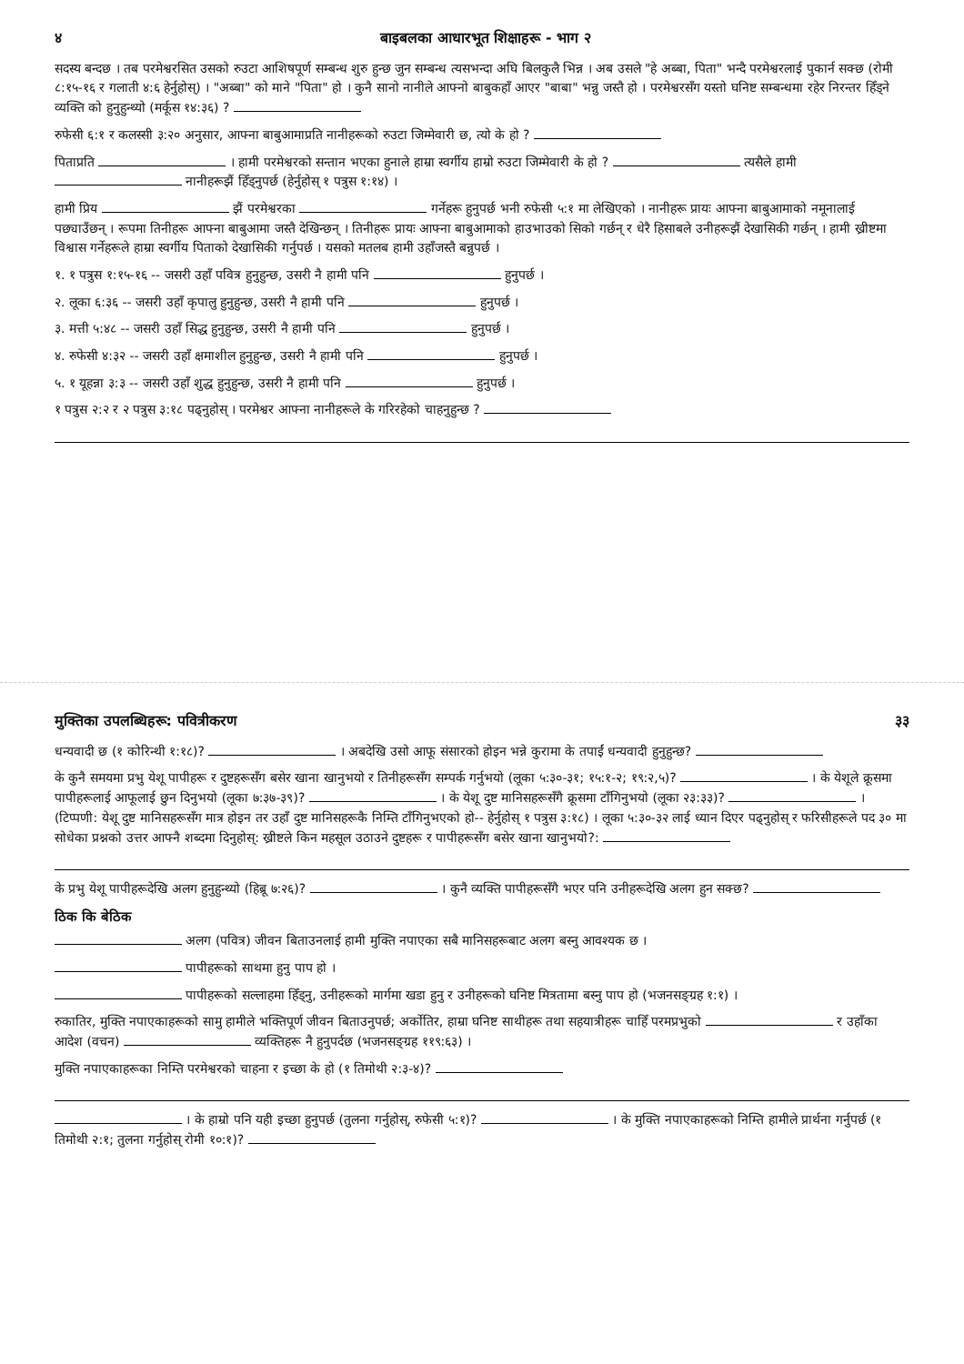४ बाइबलका आधारभूत शिक्षाहरू - भाग २
सदस्य बन्दछ । तब परमेश्वरसित उसको रुउटा आशिषपूर्ण सम्बन्ध शुरु हुन्छ जुन सम्बन्ध त्यसभन्दा अघि बिलकुलै भिन्न । अब उसले "हे अब्बा, पिता" भन्दै परमेश्वरलाई पुकार्न सक्छ (रोमी ८:१५-१६ र गलाती ४:६ हेर्नुहोस्) । "अब्बा" को माने "पिता" हो । कुनै सानो नानीले आफ्नो बाबुकहाँ आएर "बाबा" भन्नु जस्तै हो । परमेश्वरसँग यस्तो घनिष्ट सम्बन्धमा रहेर निरन्तर हिँड्ने व्यक्ति को हुनुहुन्थ्यो (मर्कूस १४:३६) ?
रुफेसी ६:१ र कलस्सी ३:२० अनुसार, आफ्ना बाबुआमाप्रति नानीहरूको रुउटा जिम्मेवारी छ, त्यो के हो ?
पिताप्रति । हामी परमेश्वरको सन्तान भएका हुनाले हाम्रा स्वर्गीय हाम्रो रुउटा जिम्मेवारी के हो ? त्यसैले हामी नानीहरूझैं हिँड्नुपर्छ (हेर्नुहोस् १ पत्रुस १:१४) ।
हामी प्रिय झैं परमेश्वरका गर्नेहरू हुनुपर्छ भनी रुफेसी ५:१ मा लेखिएको । नानीहरू प्रायः आफ्ना बाबुआमाको नमूनालाई पछ्याउँछन् । रूपमा तिनीहरू आफ्ना बाबुआमा जस्तै देखिन्छन् । तिनीहरू प्रायः आफ्ना बाबुआमाको हाउभाउको सिको गर्छन् र धेरै हिसाबले उनीहरूझैं देखासिकी गर्छन् । हामी ख्रीष्टमा विश्वास गर्नेहरूले हाम्रा स्वर्गीय पिताको देखासिकी गर्नुपर्छ । यसको मतलब हामी उहाँजस्तै बन्नुपर्छ ।
१. १ पत्रुस १:१५-१६ -- जसरी उहाँ पवित्र हुनुहुन्छ, उसरी नै हामी पनि हुनुपर्छ ।
२. लूका ६:३६ -- जसरी उहाँ कृपालु हुनुहुन्छ, उसरी नै हामी पनि हुनुपर्छ ।
३. मत्ती ५:४८ -- जसरी उहाँ सिद्ध हुनुहुन्छ, उसरी नै हामी पनि हुनुपर्छ ।
४. रुफेसी ४:३२ -- जसरी उहाँ क्षमाशील हुनुहुन्छ, उसरी नै हामी पनि हुनुपर्छ ।
५. १ यूहन्ना ३:३ -- जसरी उहाँ शुद्ध हुनुहुन्छ, उसरी नै हामी पनि हुनुपर्छ ।
१ पत्रुस २:२ र २ पत्रुस ३:१८ पढ्नुहोस् । परमेश्वर आफ्ना नानीहरूले के गरिरहेको चाहनुहुन्छ ?
मुक्तिका उपलब्धिहरू: पवित्रीकरण ३३
धन्यवादी छ (१ कोरिन्थी १:१८)? । अबदेखि उसो आफू संसारको होइन भन्ने कुरामा के तपाईं धन्यवादी हुनुहुन्छ?
के कुनै समयमा प्रभु येशू पापीहरू र दुष्टहरूसँग बसेर खाना खानुभयो र तिनीहरूसँग सम्पर्क गर्नुभयो (लूका ५:३०-३१; १५:१-२; १९:२,५)? । के येशूले क्रूसमा पापीहरूलाई आफूलाई छुन दिनुभयो (लूका ७:३७-३९)? । के येशू दुष्ट मानिसहरूसँगै क्रूसमा टाँगिनुभयो (लूका २३:३३)? । (टिप्पणी: येशू दुष्ट मानिसहरूसँग मात्र होइन तर उहाँ दुष्ट मानिसहरूकै निम्ति टाँगिनुभएको हो-- हेर्नुहोस् १ पत्रुस ३:१८) । लूका ५:३०-३२ लाई ध्यान दिएर पढ्नुहोस् र फरिसीहरूले पद ३० मा सोधेका प्रश्नको उत्तर आफ्नै शब्दमा दिनुहोस्: ख्रीष्टले किन महसूल उठाउने दुष्टहरू र पापीहरूसँग बसेर खाना खानुभयो?:
के प्रभु येशू पापीहरूदेखि अलग हुनुहुन्थ्यो (हिब्रू ७:२६)? । कुनै व्यक्ति पापीहरूसँगै भएर पनि उनीहरूदेखि अलग हुन सक्छ?
ठिक कि बेठिक
अलग (पवित्र) जीवन बिताउनलाई हामी मुक्ति नपाएका सबै मानिसहरूबाट अलग बस्नु आवश्यक छ ।
पापीहरूको साथमा हुनु पाप हो ।
पापीहरूको सल्लाहमा हिँड्नु, उनीहरूको मार्गमा खडा हुनु र उनीहरूको घनिष्ट मित्रतामा बस्नु पाप हो (भजनसङ्ग्रह १:१) ।
रुकातिर, मुक्ति नपाएकाहरूको सामु हामीले भक्तिपूर्ण जीवन बिताउनुपर्छ; अर्कोतिर, हाम्रा घनिष्ट साथीहरू तथा सहयात्रीहरू चाहिँ परमप्रभुको र उहाँका आदेश (वचन) व्यक्तिहरू नै हुनुपर्दछ (भजनसङ्ग्रह ११९:६३) ।
मुक्ति नपाएकाहरूका निम्ति परमेश्वरको चाहना र इच्छा के हो (१ तिमोथी २:३-४)?
। के हाम्रो पनि यही इच्छा हुनुपर्छ (तुलना गर्नुहोस्, रुफेसी ५:१)? । के मुक्ति नपाएकाहरूको निम्ति हामीले प्रार्थना गर्नुपर्छ (१ तिमोथी २:१; तुलना गर्नुहोस् रोमी १०:१)?